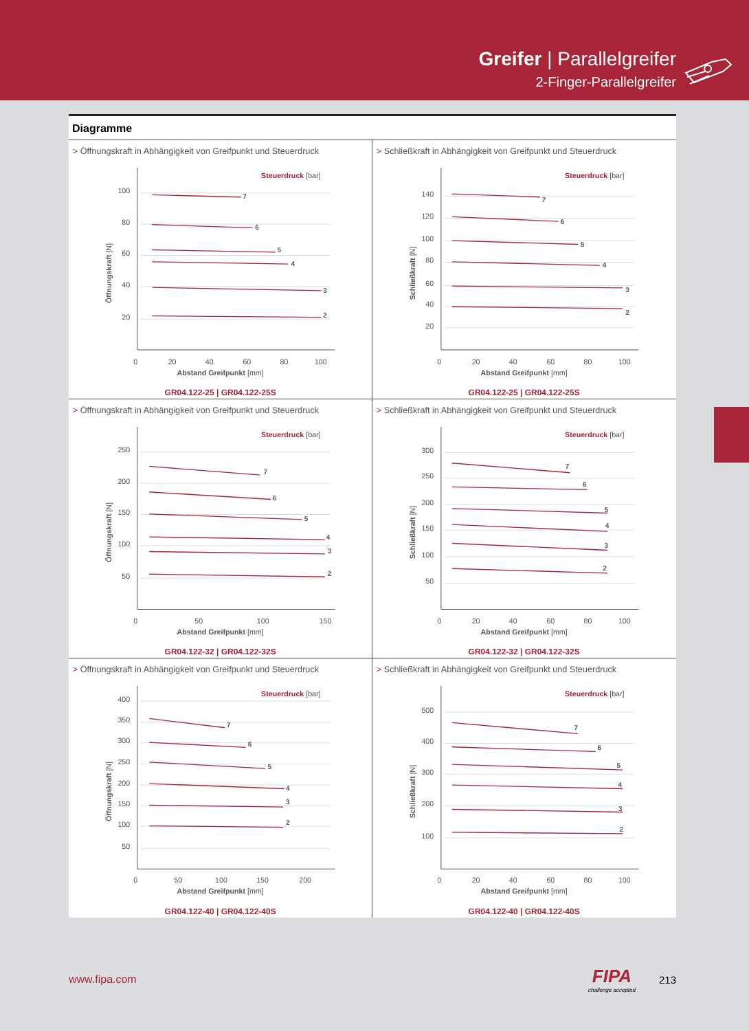Greifer | Parallelgreifer
2-Finger-Parallelgreifer
Diagramme
> Öffnungskraft in Abhängigkeit von Greifpunkt und Steuerdruck
Steuerdruck [bar]
100
80
60
40
20
Öffnungskraft [N]
7
6
5
4
3
2
0
20
40
60
80
100
Abstand Greifpunkt [mm]
GR04.122-25 | GR04.122-25S
> Schließkraft in Abhängigkeit von Greifpunkt und Steuerdruck
Steuerdruck [bar]
140
120
100
80
60
40
20
Schließkraft [N]
7
6
5
4
3
2
0
20
40
60
80
100
Abstand Greifpunkt [mm]
GR04.122-25 | GR04.122-25S
> Öffnungskraft in Abhängigkeit von Greifpunkt und Steuerdruck
Steuerdruck [bar]
250
200
150
100
50
Öffnungskraft [N]
7
6
5
4
3
2
0
50
100
150
Abstand Greifpunkt [mm]
GR04.122-32 | GR04.122-32S
> Schließkraft in Abhängigkeit von Greifpunkt und Steuerdruck
Steuerdruck [bar]
300
250
200
150
100
50
Schließkraft [N]
7
6
5
4
3
2
0
20
40
60
80
100
Abstand Greifpunkt [mm]
GR04.122-32 | GR04.122-32S
> Öffnungskraft in Abhängigkeit von Greifpunkt und Steuerdruck
Steuerdruck [bar]
400
350
300
250
200
150
100
50
Öffnungskraft [N]
7
6
5
4
3
2
0
50
100
150
200
Abstand Greifpunkt [mm]
GR04.122-40 | GR04.122-40S
> Schließkraft in Abhängigkeit von Greifpunkt und Steuerdruck
Steuerdruck [bar]
500
400
300
200
100
Schließkraft [N]
7
6
5
4
3
2
0
20
40
60
80
100
Abstand Greifpunkt [mm]
GR04.122-40 | GR04.122-40S
www.fipa.com
FIPA
challenge accepted
213